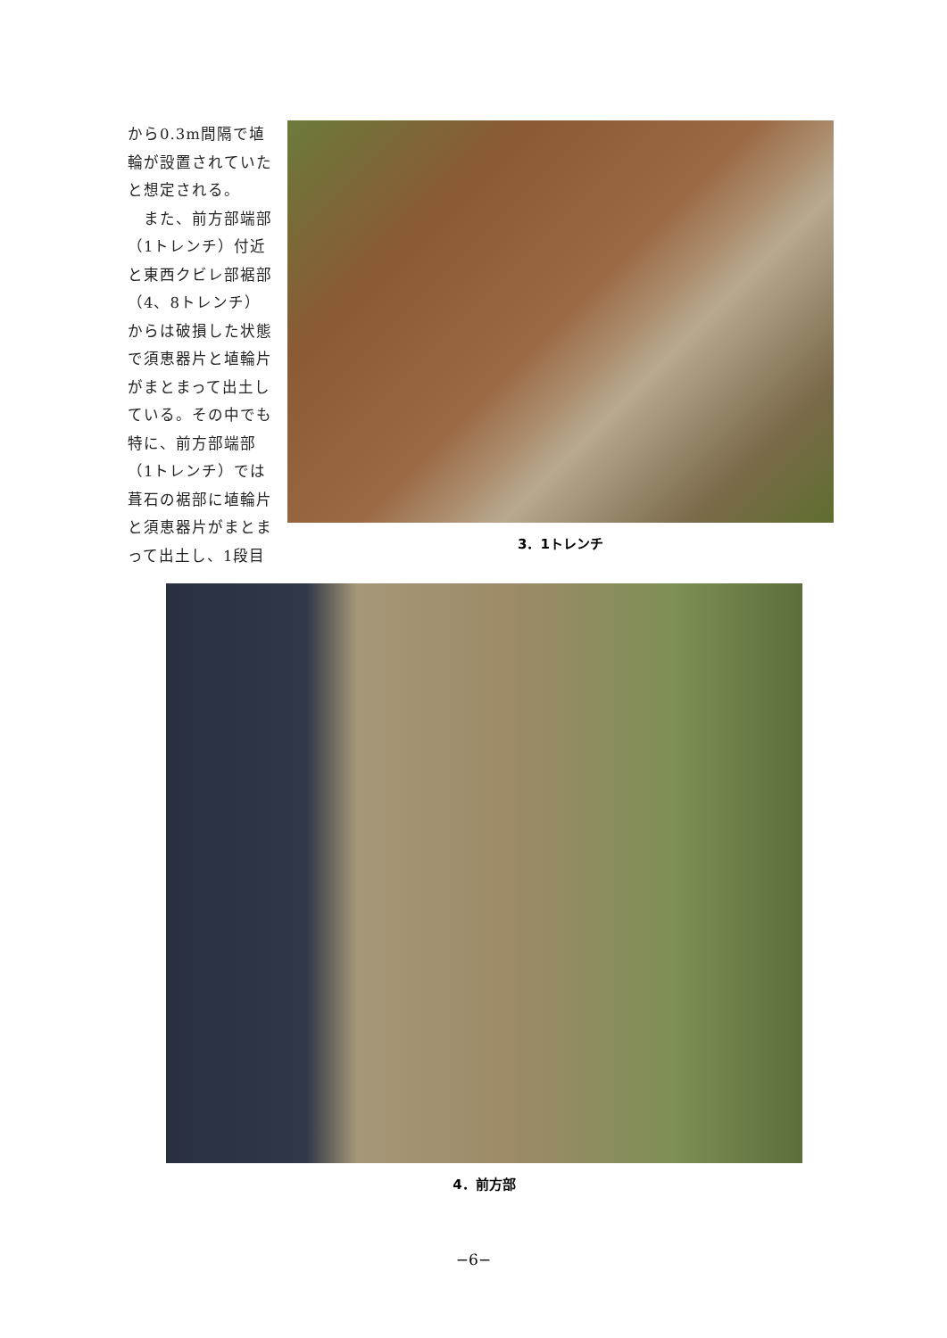から0.3m間隔で埴輪が設置されていたと想定される。
　また、前方部端部（1トレンチ）付近と東西クビレ部裾部（4、8トレンチ）からは破損した状態で須恵器片と埴輪片がまとまって出土している。その中でも特に、前方部端部（1トレンチ）では葺石の裾部に埴輪片と須恵器片がまとまって出土し、1段目
3．1トレンチ
4．前方部
−6−